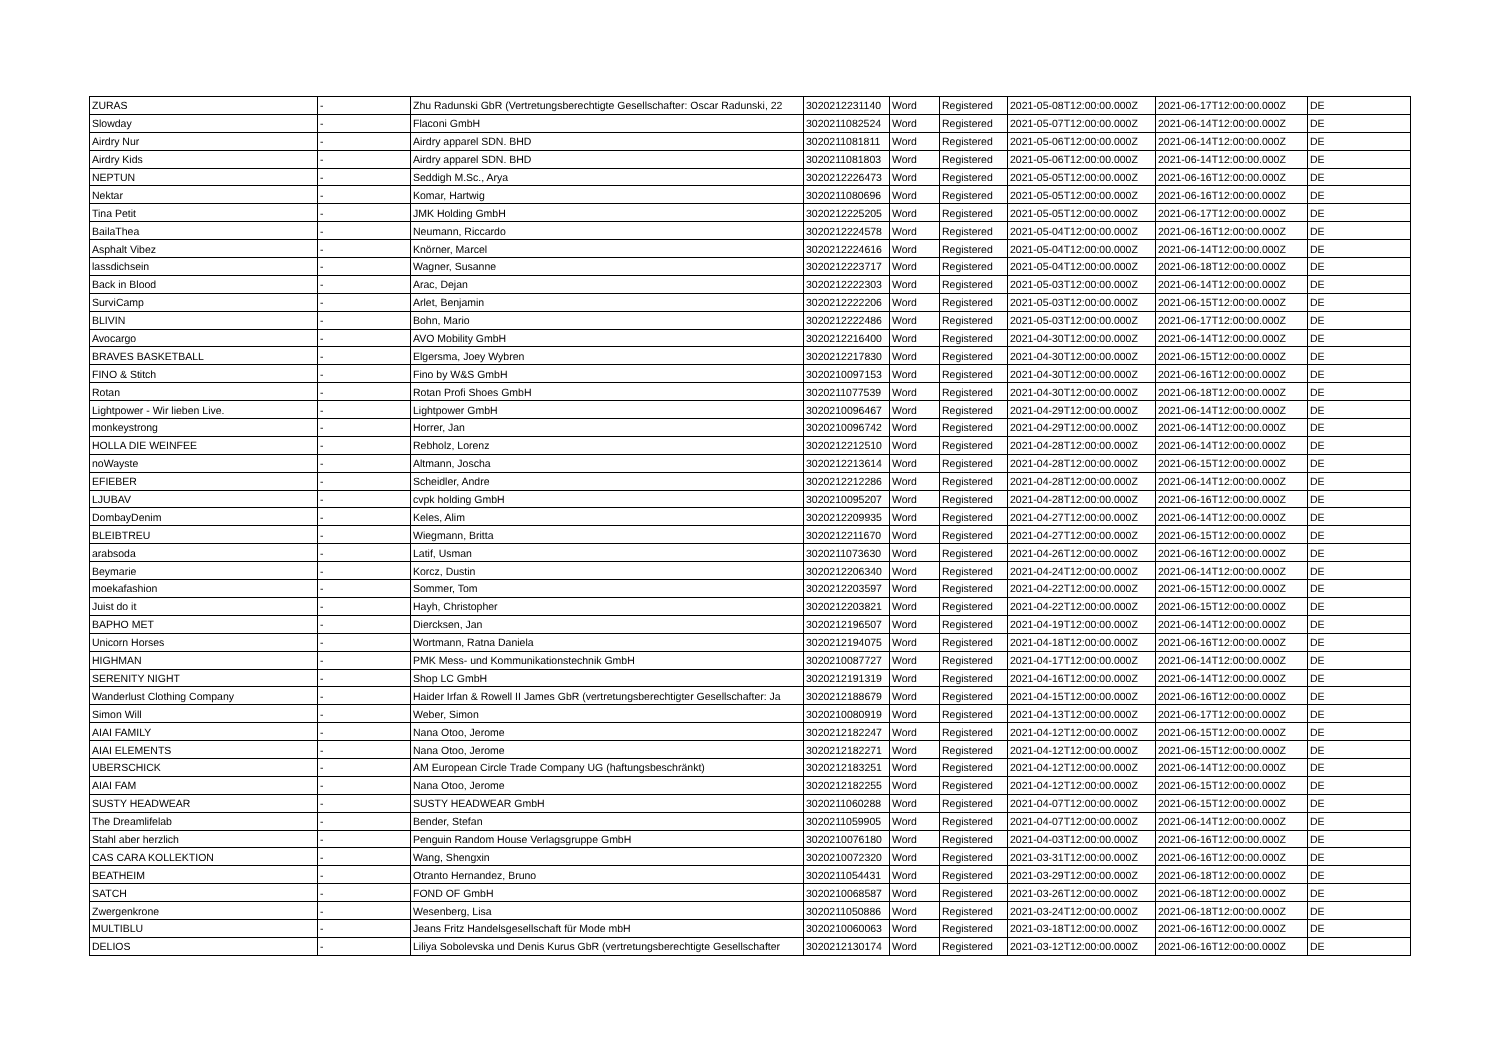| ZURAS | - | Zhu Radunski GbR (Vertretungsberechtigte Gesellschafter: Oscar Radunski, 22 | 3020212231140 | Word | Registered | 2021-05-08T12:00:00.000Z | 2021-06-17T12:00:00.000Z | DE |
| Slowday | - | Flaconi GmbH | 3020211082524 | Word | Registered | 2021-05-07T12:00:00.000Z | 2021-06-14T12:00:00.000Z | DE |
| Airdry Nur | - | Airdry apparel SDN. BHD | 3020211081811 | Word | Registered | 2021-05-06T12:00:00.000Z | 2021-06-14T12:00:00.000Z | DE |
| Airdry Kids | - | Airdry apparel SDN. BHD | 3020211081803 | Word | Registered | 2021-05-06T12:00:00.000Z | 2021-06-14T12:00:00.000Z | DE |
| NEPTUN | - | Seddigh M.Sc., Arya | 3020212226473 | Word | Registered | 2021-05-05T12:00:00.000Z | 2021-06-16T12:00:00.000Z | DE |
| Nektar | - | Komar, Hartwig | 3020211080696 | Word | Registered | 2021-05-05T12:00:00.000Z | 2021-06-16T12:00:00.000Z | DE |
| Tina Petit | - | JMK Holding GmbH | 3020212225205 | Word | Registered | 2021-05-05T12:00:00.000Z | 2021-06-17T12:00:00.000Z | DE |
| BailaThea | - | Neumann, Riccardo | 3020212224578 | Word | Registered | 2021-05-04T12:00:00.000Z | 2021-06-16T12:00:00.000Z | DE |
| Asphalt Vibez | - | Knörner, Marcel | 3020212224616 | Word | Registered | 2021-05-04T12:00:00.000Z | 2021-06-14T12:00:00.000Z | DE |
| lassdichsein | - | Wagner, Susanne | 3020212223717 | Word | Registered | 2021-05-04T12:00:00.000Z | 2021-06-18T12:00:00.000Z | DE |
| Back in Blood | - | Arac, Dejan | 3020212222303 | Word | Registered | 2021-05-03T12:00:00.000Z | 2021-06-14T12:00:00.000Z | DE |
| SurviCamp | - | Arlet, Benjamin | 3020212222206 | Word | Registered | 2021-05-03T12:00:00.000Z | 2021-06-15T12:00:00.000Z | DE |
| BLIVIN | - | Bohn, Mario | 3020212222486 | Word | Registered | 2021-05-03T12:00:00.000Z | 2021-06-17T12:00:00.000Z | DE |
| Avocargo | - | AVO Mobility GmbH | 3020212216400 | Word | Registered | 2021-04-30T12:00:00.000Z | 2021-06-14T12:00:00.000Z | DE |
| BRAVES BASKETBALL | - | Elgersma, Joey Wybren | 3020212217830 | Word | Registered | 2021-04-30T12:00:00.000Z | 2021-06-15T12:00:00.000Z | DE |
| FINO & Stitch | - | Fino by W&S GmbH | 3020210097153 | Word | Registered | 2021-04-30T12:00:00.000Z | 2021-06-16T12:00:00.000Z | DE |
| Rotan | - | Rotan Profi Shoes GmbH | 3020211077539 | Word | Registered | 2021-04-30T12:00:00.000Z | 2021-06-18T12:00:00.000Z | DE |
| Lightpower - Wir lieben Live. | - | Lightpower GmbH | 3020210096467 | Word | Registered | 2021-04-29T12:00:00.000Z | 2021-06-14T12:00:00.000Z | DE |
| monkeystrong | - | Horrer, Jan | 3020210096742 | Word | Registered | 2021-04-29T12:00:00.000Z | 2021-06-14T12:00:00.000Z | DE |
| HOLLA DIE WEINFEE | - | Rebholz, Lorenz | 3020212212510 | Word | Registered | 2021-04-28T12:00:00.000Z | 2021-06-14T12:00:00.000Z | DE |
| noWayste | - | Altmann, Joscha | 3020212213614 | Word | Registered | 2021-04-28T12:00:00.000Z | 2021-06-15T12:00:00.000Z | DE |
| EFIEBER | - | Scheidler, Andre | 3020212212286 | Word | Registered | 2021-04-28T12:00:00.000Z | 2021-06-14T12:00:00.000Z | DE |
| LJUBAV | - | cvpk holding GmbH | 3020210095207 | Word | Registered | 2021-04-28T12:00:00.000Z | 2021-06-16T12:00:00.000Z | DE |
| DombayDenim | - | Keles, Alim | 3020212209935 | Word | Registered | 2021-04-27T12:00:00.000Z | 2021-06-14T12:00:00.000Z | DE |
| BLEIBTREU | - | Wiegmann, Britta | 3020212211670 | Word | Registered | 2021-04-27T12:00:00.000Z | 2021-06-15T12:00:00.000Z | DE |
| arabsoda | - | Latif, Usman | 3020211073630 | Word | Registered | 2021-04-26T12:00:00.000Z | 2021-06-16T12:00:00.000Z | DE |
| Beymarie | - | Korcz, Dustin | 3020212206340 | Word | Registered | 2021-04-24T12:00:00.000Z | 2021-06-14T12:00:00.000Z | DE |
| moekafashion | - | Sommer, Tom | 3020212203597 | Word | Registered | 2021-04-22T12:00:00.000Z | 2021-06-15T12:00:00.000Z | DE |
| Juist do it | - | Hayh, Christopher | 3020212203821 | Word | Registered | 2021-04-22T12:00:00.000Z | 2021-06-15T12:00:00.000Z | DE |
| BAPHO MET | - | Diercksen, Jan | 3020212196507 | Word | Registered | 2021-04-19T12:00:00.000Z | 2021-06-14T12:00:00.000Z | DE |
| Unicorn Horses | - | Wortmann, Ratna Daniela | 3020212194075 | Word | Registered | 2021-04-18T12:00:00.000Z | 2021-06-16T12:00:00.000Z | DE |
| HIGHMAN | - | PMK Mess- und Kommunikationstechnik GmbH | 3020210087727 | Word | Registered | 2021-04-17T12:00:00.000Z | 2021-06-14T12:00:00.000Z | DE |
| SERENITY NIGHT | - | Shop LC GmbH | 3020212191319 | Word | Registered | 2021-04-16T12:00:00.000Z | 2021-06-14T12:00:00.000Z | DE |
| Wanderlust Clothing Company | - | Haider Irfan & Rowell II James GbR (vertretungsberechtigter Gesellschafter: Ja | 3020212188679 | Word | Registered | 2021-04-15T12:00:00.000Z | 2021-06-16T12:00:00.000Z | DE |
| Simon Will | - | Weber, Simon | 3020210080919 | Word | Registered | 2021-04-13T12:00:00.000Z | 2021-06-17T12:00:00.000Z | DE |
| AIAI FAMILY | - | Nana Otoo, Jerome | 3020212182247 | Word | Registered | 2021-04-12T12:00:00.000Z | 2021-06-15T12:00:00.000Z | DE |
| AIAI ELEMENTS | - | Nana Otoo, Jerome | 3020212182271 | Word | Registered | 2021-04-12T12:00:00.000Z | 2021-06-15T12:00:00.000Z | DE |
| UBERSCHICK | - | AM European Circle Trade Company UG (haftungsbeschränkt) | 3020212183251 | Word | Registered | 2021-04-12T12:00:00.000Z | 2021-06-14T12:00:00.000Z | DE |
| AIAI FAM | - | Nana Otoo, Jerome | 3020212182255 | Word | Registered | 2021-04-12T12:00:00.000Z | 2021-06-15T12:00:00.000Z | DE |
| SUSTY HEADWEAR | - | SUSTY HEADWEAR GmbH | 3020211060288 | Word | Registered | 2021-04-07T12:00:00.000Z | 2021-06-15T12:00:00.000Z | DE |
| The Dreamlifelab | - | Bender, Stefan | 3020211059905 | Word | Registered | 2021-04-07T12:00:00.000Z | 2021-06-14T12:00:00.000Z | DE |
| Stahl aber herzlich | - | Penguin Random House Verlagsgruppe GmbH | 3020210076180 | Word | Registered | 2021-04-03T12:00:00.000Z | 2021-06-16T12:00:00.000Z | DE |
| CAS CARA KOLLEKTION | - | Wang, Shengxin | 3020210072320 | Word | Registered | 2021-03-31T12:00:00.000Z | 2021-06-16T12:00:00.000Z | DE |
| BEATHEIM | - | Otranto Hernandez, Bruno | 3020211054431 | Word | Registered | 2021-03-29T12:00:00.000Z | 2021-06-18T12:00:00.000Z | DE |
| SATCH | - | FOND OF GmbH | 3020210068587 | Word | Registered | 2021-03-26T12:00:00.000Z | 2021-06-18T12:00:00.000Z | DE |
| Zwergenkrone | - | Wesenberg, Lisa | 3020211050886 | Word | Registered | 2021-03-24T12:00:00.000Z | 2021-06-18T12:00:00.000Z | DE |
| MULTIBLU | - | Jeans Fritz Handelsgesellschaft für Mode mbH | 3020210060063 | Word | Registered | 2021-03-18T12:00:00.000Z | 2021-06-16T12:00:00.000Z | DE |
| DELIOS | - | Liliya Sobolevska und Denis Kurus GbR (vertretungsberechtigte Gesellschafter | 3020212130174 | Word | Registered | 2021-03-12T12:00:00.000Z | 2021-06-16T12:00:00.000Z | DE |